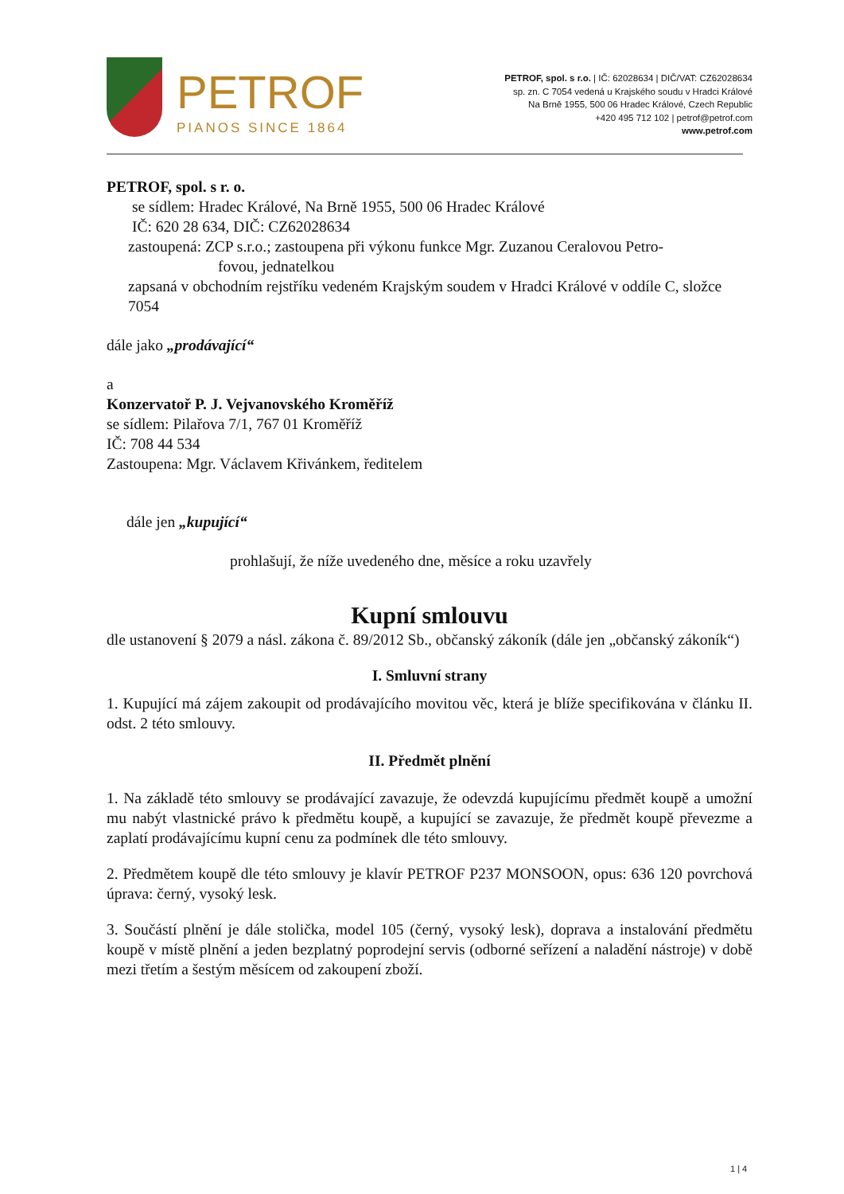PETROF
PIANOS SINCE 1864
PETROF, spol. s r.o. | IČ: 62028634 | DIČ/VAT: CZ62028634
sp. zn. C 7054 vedená u Krajského soudu v Hradci Králové
Na Brně 1955, 500 06 Hradec Králové, Czech Republic
+420 495 712 102 | petrof@petrof.com
www.petrof.com
PETROF, spol. s r. o.
se sídlem: Hradec Králové, Na Brně 1955, 500 06 Hradec Králové
IČ: 620 28 634, DIČ: CZ62028634
zastoupená: ZCP s.r.o.; zastoupena při výkonu funkce Mgr. Zuzanou Ceralovou Petro-
fovou, jednatelkou
zapsaná v obchodním rejstříku vedeném Krajským soudem v Hradci Králové v oddíle C, složce 7054
dále jako „prodávající“
a
Konzervatoř P. J. Vejvanovského Kroměříž
se sídlem: Pilařova 7/1, 767 01 Kroměříž
IČ: 708 44 534
Zastoupena: Mgr. Václavem Křivánkem, ředitelem
dále jen „kupující“
prohlašují, že níže uvedeného dne, měsíce a roku uzavřely
Kupní smlouvu
dle ustanovení § 2079 a násl. zákona č. 89/2012 Sb., občanský zákoník (dále jen „občanský zákoník“)
I. Smluvní strany
1. Kupující má zájem zakoupit od prodávajícího movitou věc, která je blíže specifikována v článku II. odst. 2 této smlouvy.
II. Předmět plnění
1. Na základě této smlouvy se prodávající zavazuje, že odevzdá kupujícímu předmět koupě a umožní mu nabýt vlastnické právo k předmětu koupě, a kupující se zavazuje, že předmět koupě převezme a zaplatí prodávajícímu kupní cenu za podmínek dle této smlouvy.
2. Předmětem koupě dle této smlouvy je klavír PETROF P237 MONSOON, opus: 636 120 povrchová úprava: černý, vysoký lesk.
3. Součástí plnění je dále stolička, model 105 (černý, vysoký lesk), doprava a instalování předmětu koupě v místě plnění a jeden bezplatný poprodejní servis (odborné seřízení a naladění nástroje) v době mezi třetím a šestým měsícem od zakoupení zboží.
1 | 4